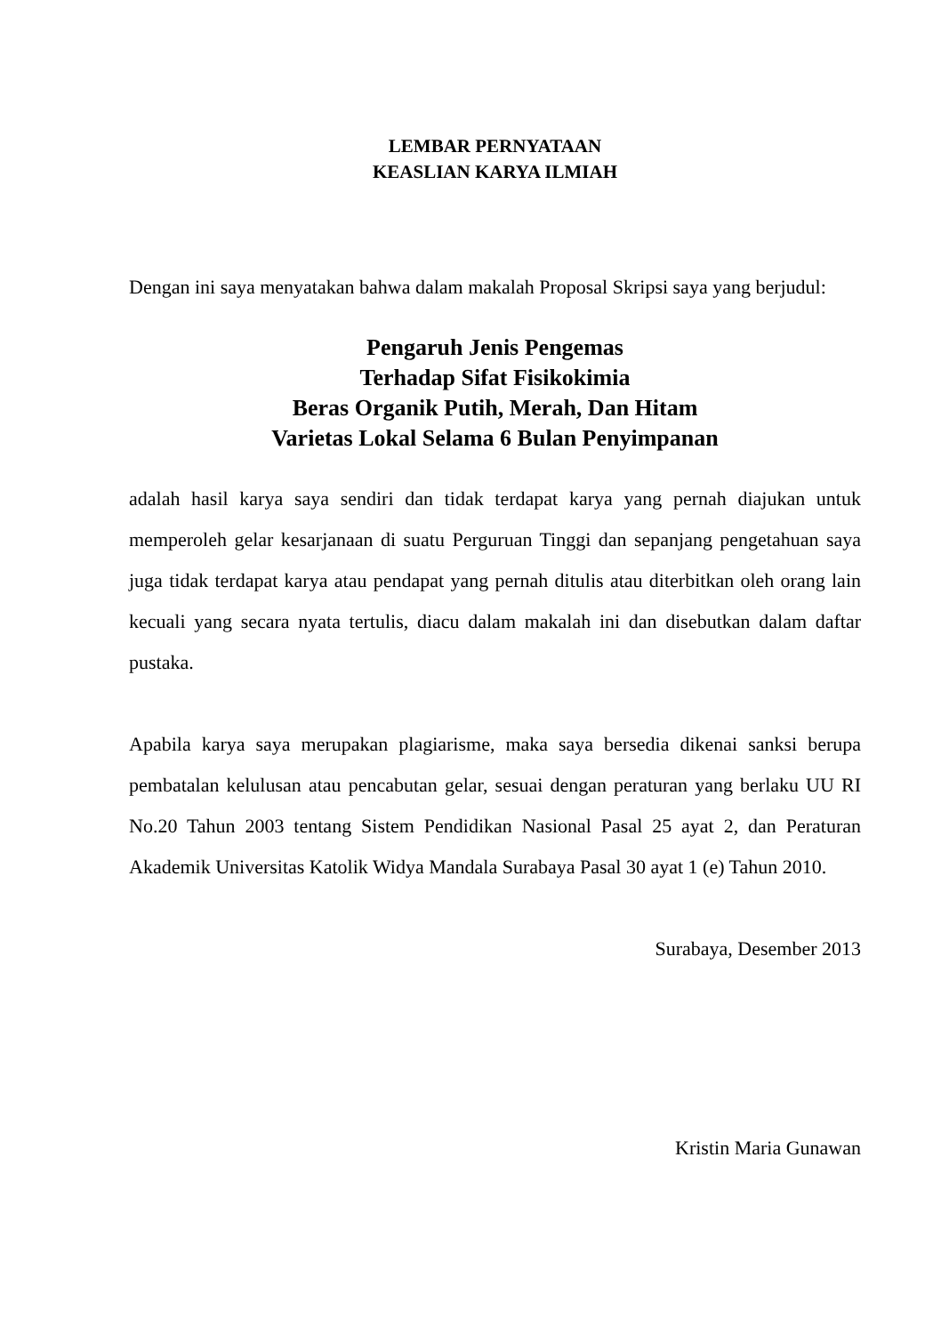LEMBAR PERNYATAAN
KEASLIAN KARYA ILMIAH
Dengan ini saya menyatakan bahwa dalam makalah Proposal Skripsi saya yang berjudul:
Pengaruh Jenis Pengemas
Terhadap Sifat Fisikokimia
Beras Organik Putih, Merah, Dan Hitam
Varietas Lokal Selama 6 Bulan Penyimpanan
adalah hasil karya saya sendiri dan tidak terdapat karya yang pernah diajukan untuk memperoleh gelar kesarjanaan di suatu Perguruan Tinggi dan sepanjang pengetahuan saya juga tidak terdapat karya atau pendapat yang pernah ditulis atau diterbitkan oleh orang lain kecuali yang secara nyata tertulis, diacu dalam makalah ini dan disebutkan dalam daftar pustaka.
Apabila karya saya merupakan plagiarisme, maka saya bersedia dikenai sanksi berupa pembatalan kelulusan atau pencabutan gelar, sesuai dengan peraturan yang berlaku UU RI No.20 Tahun 2003 tentang Sistem Pendidikan Nasional Pasal 25 ayat 2, dan Peraturan Akademik Universitas Katolik Widya Mandala Surabaya Pasal 30 ayat 1 (e) Tahun 2010.
Surabaya, Desember 2013
Kristin Maria Gunawan